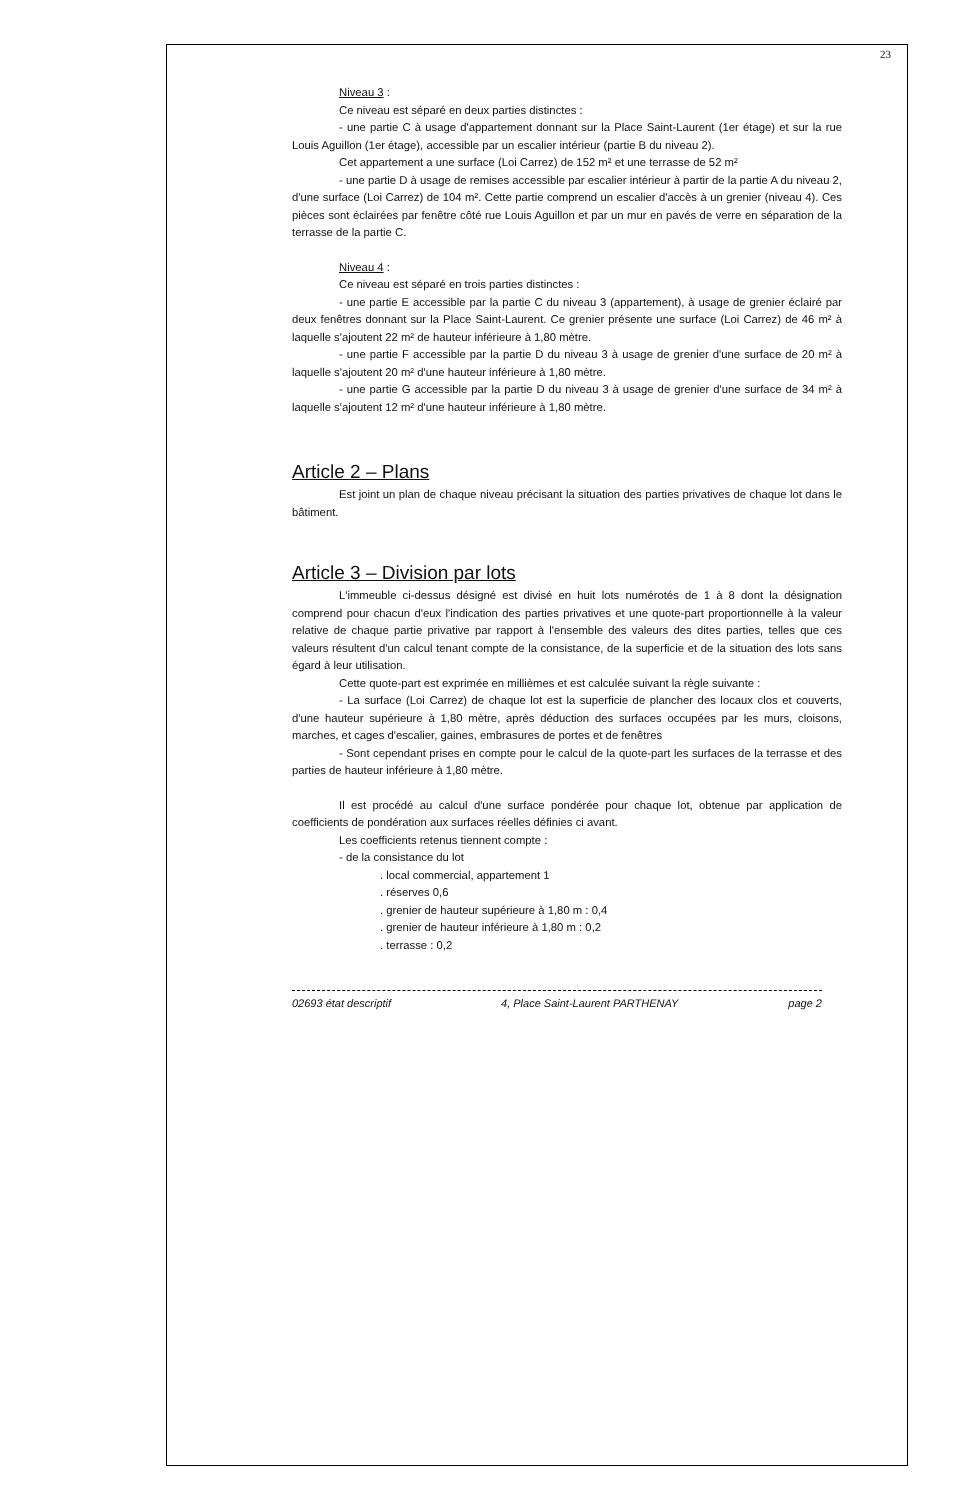23
Niveau 3 :
Ce niveau est séparé en deux parties distinctes :
- une partie C à usage d'appartement donnant sur la Place Saint-Laurent (1er étage) et sur la rue Louis Aguillon (1er étage), accessible par un escalier intérieur (partie B du niveau 2).
Cet appartement a une surface (Loi Carrez) de 152 m² et une terrasse de 52 m²
- une partie D à usage de remises accessible par escalier intérieur à partir de la partie A du niveau 2, d'une surface (Loi Carrez) de 104 m². Cette partie comprend un escalier d'accès à un grenier (niveau 4). Ces pièces sont éclairées par fenêtre côté rue Louis Aguillon et par un mur en pavés de verre en séparation de la terrasse de la partie C.
Niveau 4 :
Ce niveau est séparé en trois parties distinctes :
- une partie E accessible par la partie C du niveau 3 (appartement), à usage de grenier éclairé par deux fenêtres donnant sur la Place Saint-Laurent. Ce grenier présente une surface (Loi Carrez) de 46 m² à laquelle s'ajoutent 22 m² de hauteur inférieure à 1,80 mètre.
- une partie F accessible par la partie D du niveau 3 à usage de grenier d'une surface de 20 m² à laquelle s'ajoutent 20 m² d'une hauteur inférieure à 1,80 mètre.
- une partie G accessible par la partie D du niveau 3 à usage de grenier d'une surface de 34 m² à laquelle s'ajoutent 12 m² d'une hauteur inférieure à 1,80 mètre.
Article 2 – Plans
Est joint un plan de chaque niveau précisant la situation des parties privatives de chaque lot dans le bâtiment.
Article 3 – Division par lots
L'immeuble ci-dessus désigné est divisé en huit lots numérotés de 1 à 8 dont la désignation comprend pour chacun d'eux l'indication des parties privatives et une quote-part proportionnelle à la valeur relative de chaque partie privative par rapport à l'ensemble des valeurs des dites parties, telles que ces valeurs résultent d'un calcul tenant compte de la consistance, de la superficie et de la situation des lots sans égard à leur utilisation.
Cette quote-part est exprimée en millièmes et est calculée suivant la règle suivante :
- La surface (Loi Carrez) de chaque lot est la superficie de plancher des locaux clos et couverts, d'une hauteur supérieure à 1,80 mètre, après déduction des surfaces occupées par les murs, cloisons, marches, et cages d'escalier, gaines, embrasures de portes et de fenêtres
- Sont cependant prises en compte pour le calcul de la quote-part les surfaces de la terrasse et des parties de hauteur inférieure à 1,80 mètre.
Il est procédé au calcul d'une surface pondérée pour chaque lot, obtenue par application de coefficients de pondération aux surfaces réelles définies ci avant.
Les coefficients retenus tiennent compte :
- de la consistance du lot
. local commercial, appartement 1
. réserves 0,6
. grenier de hauteur supérieure à 1,80 m : 0,4
. grenier de hauteur inférieure à 1,80 m : 0,2
. terrasse : 0,2
02693 état descriptif 4, Place Saint-Laurent PARTHENAY page 2